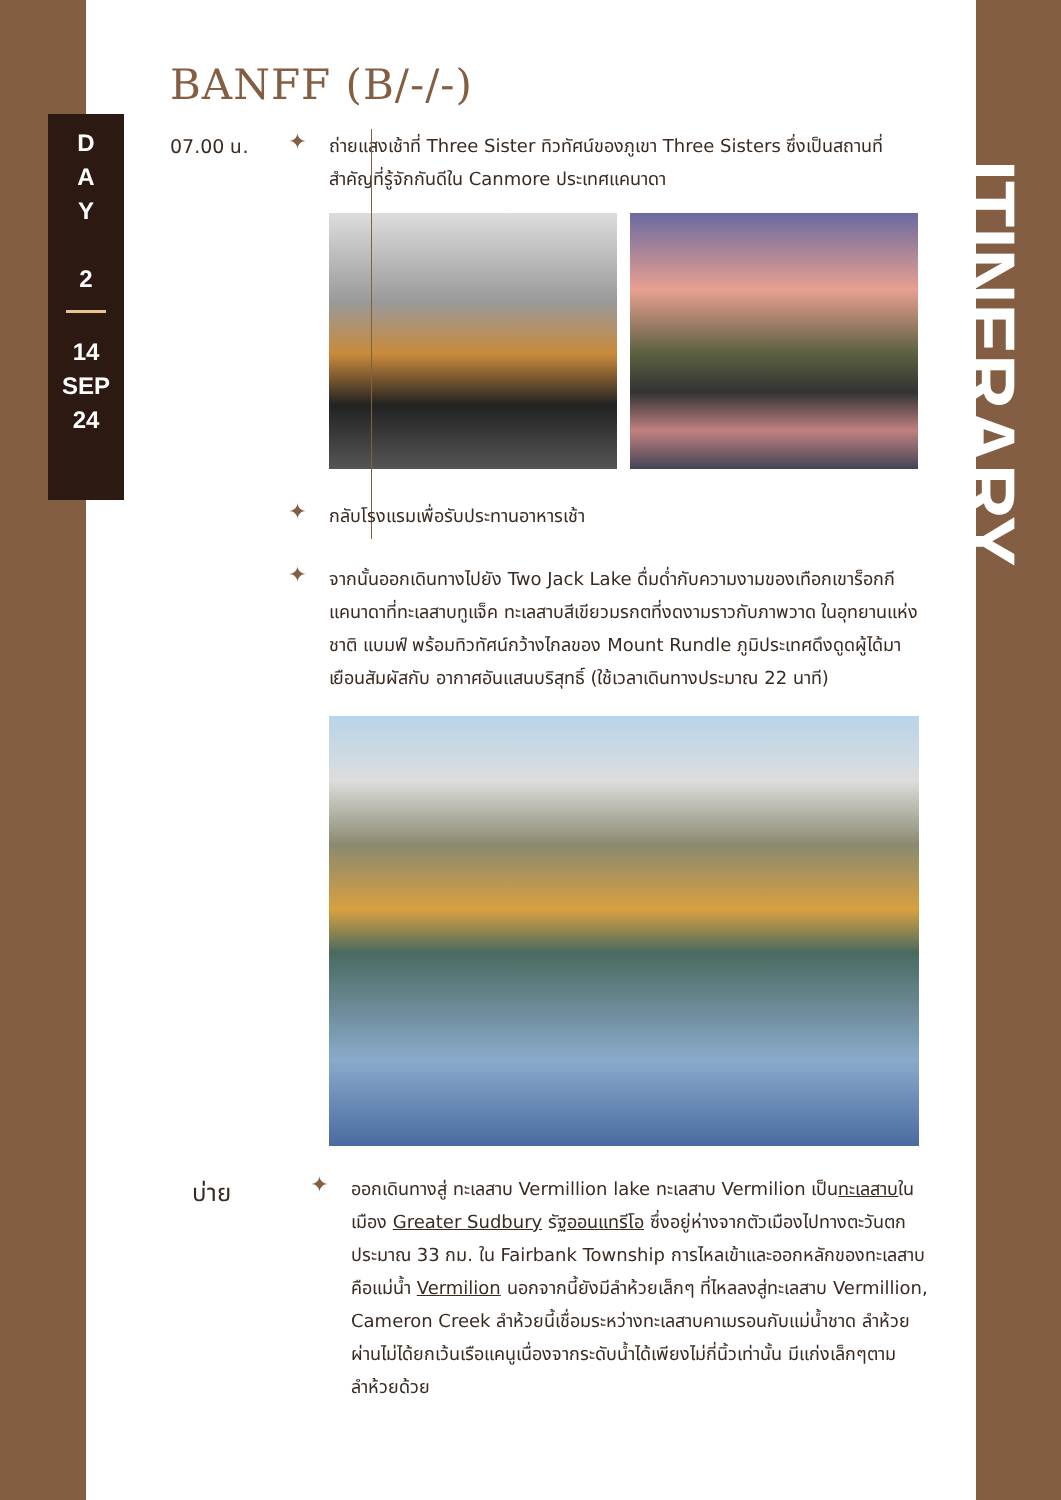D
A
Y
2
14
SEP
24
BANFF (B/-/-)
07.00 น.
✦
ถ่ายแสงเช้าที่ Three Sister ทิวทัศน์ของภูเขา Three Sisters ซึ่งเป็นสถานที่สำคัญที่รู้จักกันดีใน Canmore ประเทศแคนาดา
✦
กลับโรงแรมเพื่อรับประทานอาหารเช้า
✦
จากนั้นออกเดินทางไปยัง Two Jack Lake ดื่มด่ำกับความงามของเทือกเขาร็อกกีแคนาดาที่ทะเลสาบทูแจ็ค ทะเลสาบสีเขียวมรกตที่งดงามราวกับภาพวาด ในอุทยานแห่งชาติ แบมฟ์ พร้อมทิวทัศน์กว้างไกลของ Mount Rundle ภูมิประเทศดึงดูดผู้ได้มาเยือนสัมผัสกับ อากาศอันแสนบริสุทธิ์ (ใช้เวลาเดินทางประมาณ 22 นาที)
บ่าย
✦
ออกเดินทางสู่ ทะเลสาบ Vermillion lake ทะเลสาบ Vermilion เป็นทะเลสาบในเมือง Greater Sudbury รัฐออนแทรีโอ ซึ่งอยู่ห่างจากตัวเมืองไปทางตะวันตกประมาณ 33 กม. ใน Fairbank Township การไหลเข้าและออกหลักของทะเลสาบคือแม่น้ำ Vermilion นอกจากนี้ยังมีลำห้วยเล็กๆ ที่ไหลลงสู่ทะเลสาบ Vermillion, Cameron Creek ลำห้วยนี้เชื่อมระหว่างทะเลสาบคาเมรอนกับแม่น้ำชาด ลำห้วยผ่านไม่ได้ยกเว้นเรือแคนูเนื่องจากระดับน้ำได้เพียงไม่กี่นิ้วเท่านั้น มีแก่งเล็กๆตามลำห้วยด้วย
ITINERARY